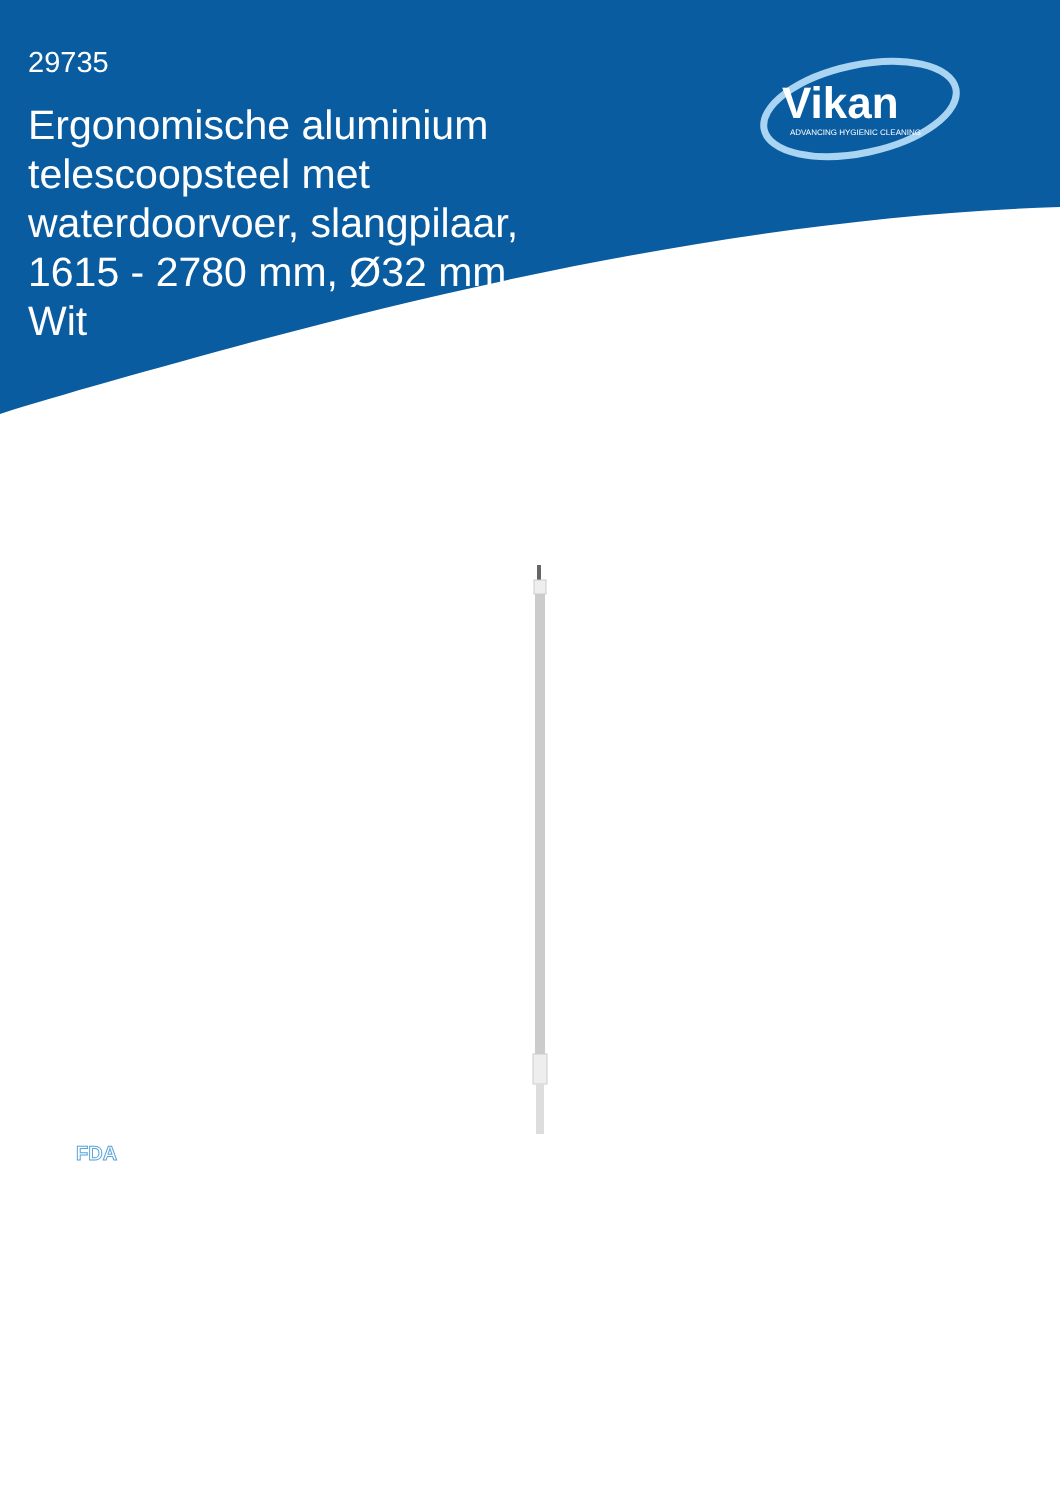29735
Ergonomische aluminium telescoopsteel met waterdoorvoer, slangpilaar, 1615 - 2780 mm, Ø32 mm, Wit
Vikan
ADVANCING HYGIENIC CLEANING
FDA